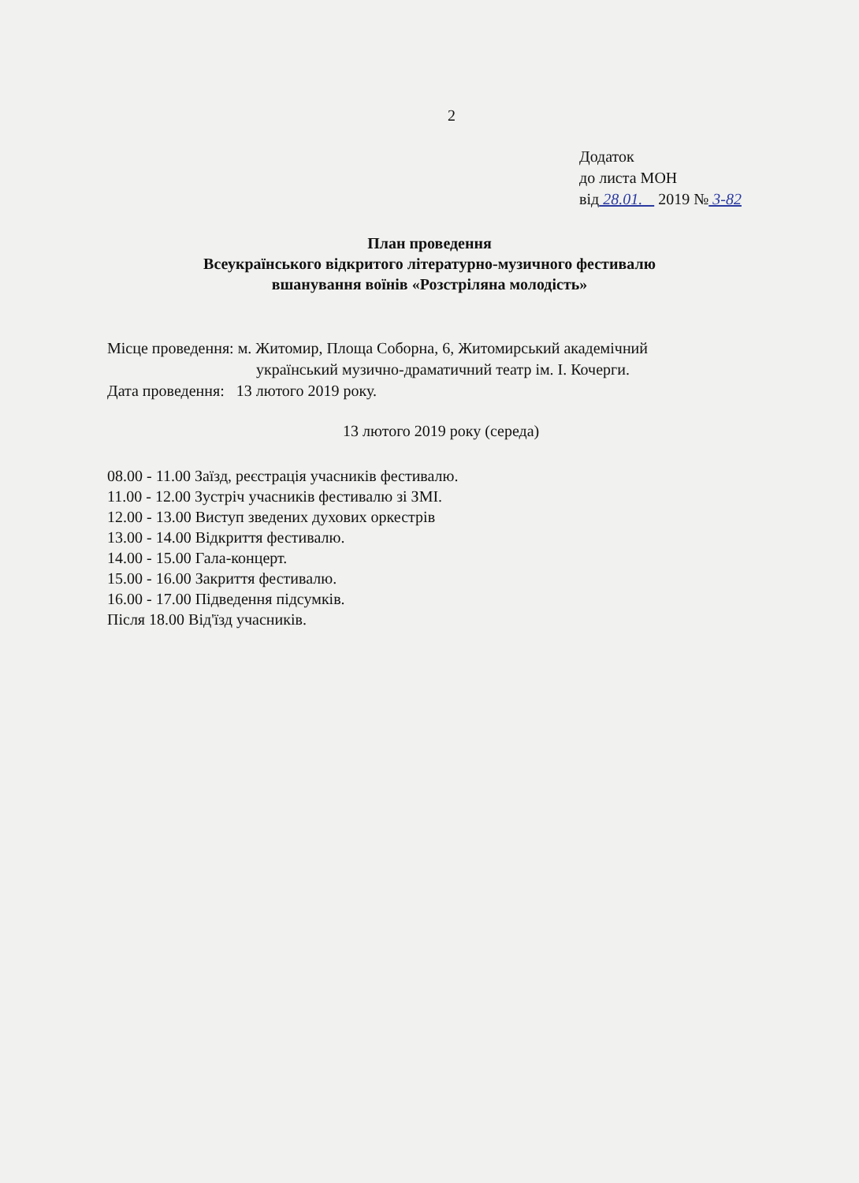2
Додаток
до листа МОН
від 28.01. 2019 № 3-82
План проведення
Всеукраїнського відкритого літературно-музичного фестивалю
вшанування воїнів «Розстріляна молодість»
Місце проведення: м. Житомир, Площа Соборна, 6, Житомирський академічний
український музично-драматичний театр ім. І. Кочерги.
Дата проведення: 13 лютого 2019 року.
13 лютого 2019 року (середа)
08.00 - 11.00 Заїзд, реєстрація учасників фестивалю.
11.00 - 12.00 Зустріч учасників фестивалю зі ЗМІ.
12.00 - 13.00 Виступ зведених духових оркестрів
13.00 - 14.00 Відкриття фестивалю.
14.00 - 15.00 Гала-концерт.
15.00 - 16.00 Закриття фестивалю.
16.00 - 17.00 Підведення підсумків.
Після 18.00 Від'їзд учасників.